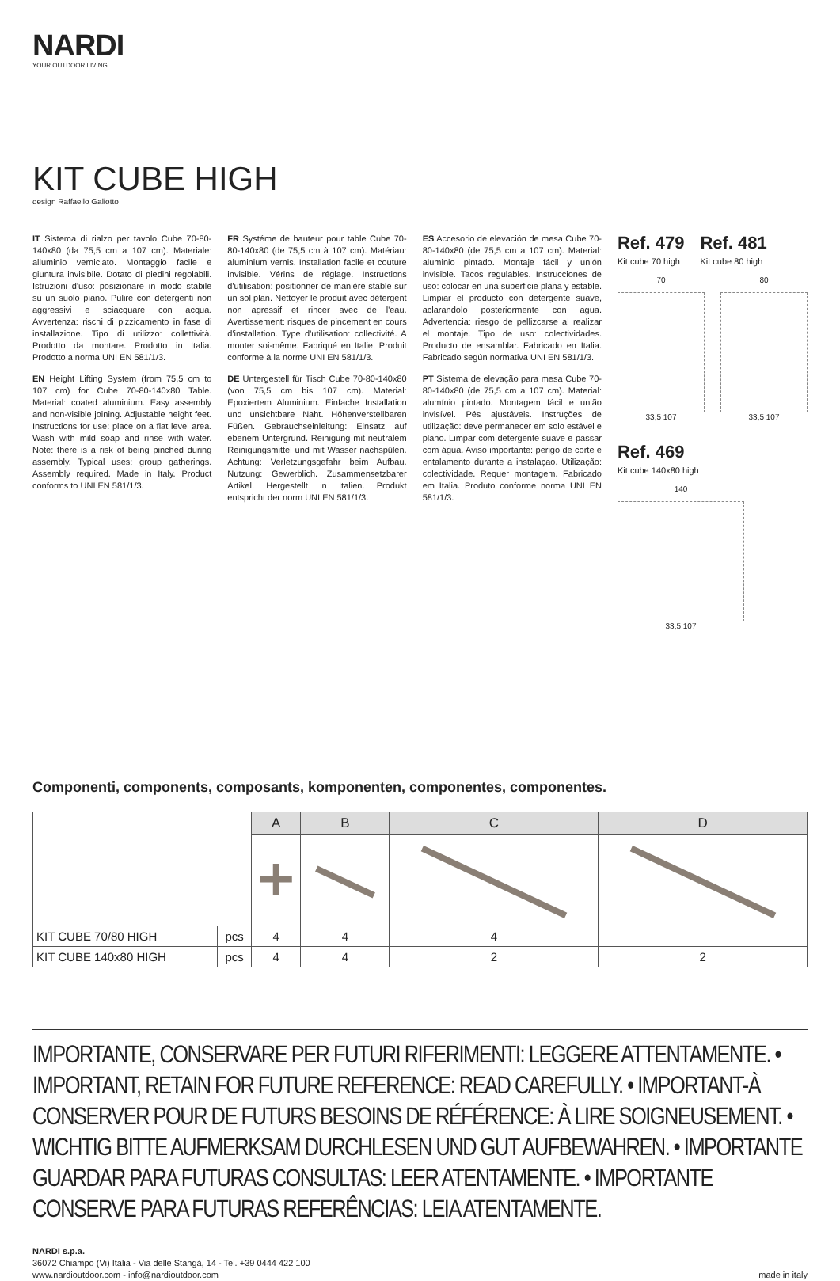NARDI
YOUR OUTDOOR LIVING
KIT CUBE HIGH
design Raffaello Galiotto
IT Sistema di rialzo per tavolo Cube 70-80-140x80 (da 75,5 cm a 107 cm). Materiale: alluminio verniciato. Montaggio facile e giuntura invisibile. Dotato di piedini regolabili. Istruzioni d'uso: posizionare in modo stabile su un suolo piano. Pulire con detergenti non aggressivi e sciacquare con acqua. Avvertenza: rischi di pizzicamento in fase di installazione. Tipo di utilizzo: collettività. Prodotto da montare. Prodotto in Italia. Prodotto a norma UNI EN 581/1/3.
EN Height Lifting System (from 75,5 cm to 107 cm) for Cube 70-80-140x80 Table. Material: coated aluminium. Easy assembly and non-visible joining. Adjustable height feet. Instructions for use: place on a flat level area. Wash with mild soap and rinse with water. Note: there is a risk of being pinched during assembly. Typical uses: group gatherings. Assembly required. Made in Italy. Product conforms to UNI EN 581/1/3.
FR Systéme de hauteur pour table Cube 70-80-140x80 (de 75,5 cm à 107 cm). Matériau: aluminium vernis. Installation facile et couture invisible. Vérins de réglage. Instructions d'utilisation: positionner de manière stable sur un sol plan. Nettoyer le produit avec détergent non agressif et rincer avec de l'eau. Avertissement: risques de pincement en cours d'installation. Type d'utilisation: collectivité. A monter soi-même. Fabriqué en Italie. Produit conforme à la norme UNI EN 581/1/3.
DE Untergestell für Tisch Cube 70-80-140x80 (von 75,5 cm bis 107 cm). Material: Epoxiertem Aluminium. Einfache Installation und unsichtbare Naht. Höhenverstellbaren Füßen. Gebrauchseinleitung: Einsatz auf ebenem Untergrund. Reinigung mit neutralem Reinigungsmittel und mit Wasser nachspülen. Achtung: Verletzungsgefahr beim Aufbau. Nutzung: Gewerblich. Zusammensetzbarer Artikel. Hergestellt in Italien. Produkt entspricht der norm UNI EN 581/1/3.
ES Accesorio de elevación de mesa Cube 70-80-140x80 (de 75,5 cm a 107 cm). Material: aluminio pintado. Montaje fácil y unión invisible. Tacos regulables. Instrucciones de uso: colocar en una superficie plana y estable. Limpiar el producto con detergente suave, aclarandolo posteriormente con agua. Advertencia: riesgo de pellizcarse al realizar el montaje. Tipo de uso: colectividades. Producto de ensamblar. Fabricado en Italia. Fabricado según normativa UNI EN 581/1/3.
PT Sistema de elevação para mesa Cube 70-80-140x80 (de 75,5 cm a 107 cm). Material: alumínio pintado. Montagem fácil e união invisível. Pés ajustáveis. Instruções de utilização: deve permanecer em solo estável e plano. Limpar com detergente suave e passar com água. Aviso importante: perigo de corte e entalamento durante a instalaçao. Utilização: colectividade. Requer montagem. Fabricado em Italia. Produto conforme norma UNI EN 581/1/3.
Ref. 479
Kit cube 70 high
Ref. 481
Kit cube 80 high
70
33,5 107
80
33,5 107
Ref. 469
Kit cube 140x80 high
140
33,5 107
Componenti, components, composants, komponenten, componentes, componentes.
| | | A | B | C | D |
| KIT CUBE 70/80 HIGH | pcs | 4 | 4 | 4 | |
| KIT CUBE 140x80 HIGH | pcs | 4 | 4 | 2 | 2 |
IMPORTANTE, CONSERVARE PER FUTURI RIFERIMENTI: LEGGERE ATTENTAMENTE. • IMPORTANT, RETAIN FOR FUTURE REFERENCE: READ CAREFULLY. • IMPORTANT-À CONSERVER POUR DE FUTURS BESOINS DE RÉFÉRENCE: À LIRE SOIGNEUSEMENT. • WICHTIG BITTE AUFMERKSAM DURCHLESEN UND GUT AUFBEWAHREN. • IMPORTANTE GUARDAR PARA FUTURAS CONSULTAS: LEER ATENTAMENTE. • IMPORTANTE CONSERVE PARA FUTURAS REFERÊNCIAS: LEIA ATENTAMENTE.
NARDI s.p.a.
36072 Chiampo (Vi) Italia - Via delle Stangà, 14 - Tel. +39 0444 422 100
www.nardioutdoor.com - info@nardioutdoor.com
made in italy